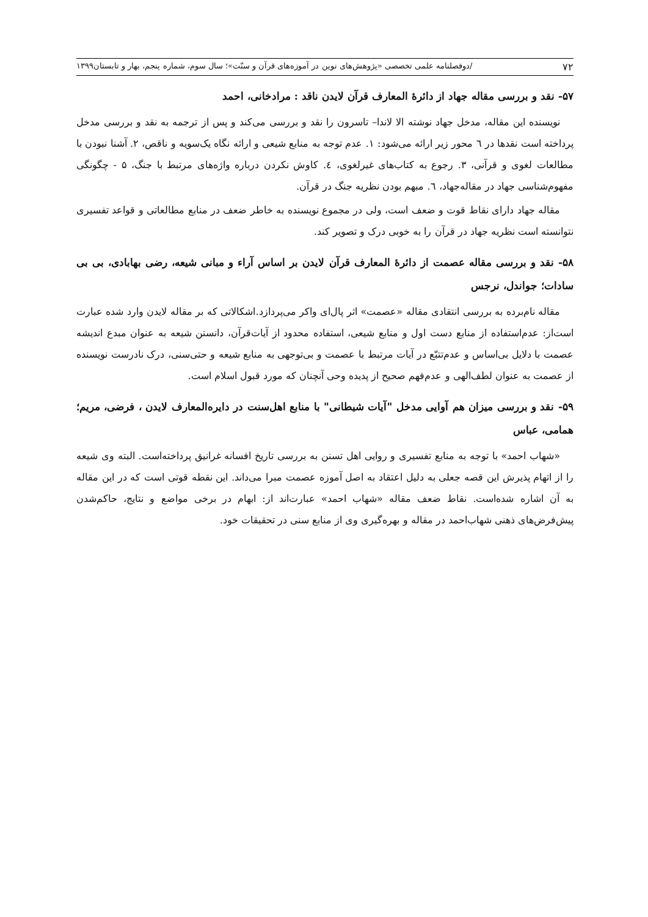۷۲ /دوفصلنامه علمی تخصصی «پژوهش‌های نوین در آموزه‌های قرآن و سنّت»؛ سال سوم، شماره پنجم، بهار و تابستان۱۳۹۹
۵۷- نقد و بررسی مقاله جهاد از دائرۀ المعارف قرآن لایدن ناقد : مرادخانی، احمد
نویسنده این مقاله، مدخل جهاد نوشته الا لاندا– تاسرون را نقد و بررسی می‌کند و پس از ترجمه به نقد و بررسی مدخل پرداخته است نقدها در ٦ محور زیر ارائه می‌شود: ١. عدم توجه به منابع شیعی و ارائه نگاه یک‌سویه و ناقص، ٢. آشنا نبودن با مطالعات لغوی و قرآنی، ٣. رجوع به کتاب‌های غیرلغوی، ٤. کاوش نکردن درباره واژه‌های مرتبط با جنگ، ۵ - چگونگی مفهوم‌شناسی جهاد در مقاله‌جهاد، ٦. مبهم بودن نظریه جنگ در قرآن.
مقاله جهاد دارای نقاط قوت و ضعف است، ولی در مجموع نویسنده به خاطر ضعف در منابع مطالعاتی و قواعد تفسیری نتوانسته است نظریه جهاد در قرآن را به خوبی درک و تصویر کند.
۵۸- نقد و بررسی مقاله عصمت از دائرۀ المعارف قرآن لایدن بر اساس آراء و مبانی شیعه، رضی بهابادی، بی بی سادات؛ جواندل، نرجس
مقاله نام‌برده به بررسی انتقادی مقاله «عصمت» اثر پال‌ای واکر می‌پردازد.اشکالاتی که بر مقاله لایدن وارد شده عبارت است‌از: عدم‌استفاده از منابع دست اول و منابع شیعی، استفاده محدود از آیات‌قرآن، دانستن شیعه به عنوان مبدع اندیشه عصمت با دلایل بی‌اساس و عدم‌تتبّع در آیات مرتبط با عصمت و بی‌توجهی به منابع شیعه و حتی‌سنی، درک نادرست نویسنده از عصمت به عنوان لطف‌الهی و عدم‌فهم صحیح از پدیده وحی آنچنان که مورد قبول اسلام است.
۵۹- نقد و بررسی میزان هم آوایی مدخل "آیات شیطانی" با منابع اهل‌سنت در دایره‌المعارف لایدن ، فرضی، مریم؛ همامی، عباس
«شهاب احمد» با توجه به منابع تفسیری و روایی اهل تسنن به بررسی تاریخ افسانه غرانیق پرداخته‌است. البته وی شیعه را از اتهام پذیرش این قصه جعلی به دلیل اعتقاد به اصل آموزه عصمت مبرا می‌داند. این نقطه قوتی است که در این مقاله به آن اشاره شده‌است. نقاط ضعف مقاله «شهاب احمد» عبارت‌اند از: ابهام در برخی مواضع و نتایج، حاکم‌شدن پیش‌فرض‌های ذهنی شهاب‌احمد در مقاله و بهره‌گیری وی از منابع سنی در تحقیقات خود.